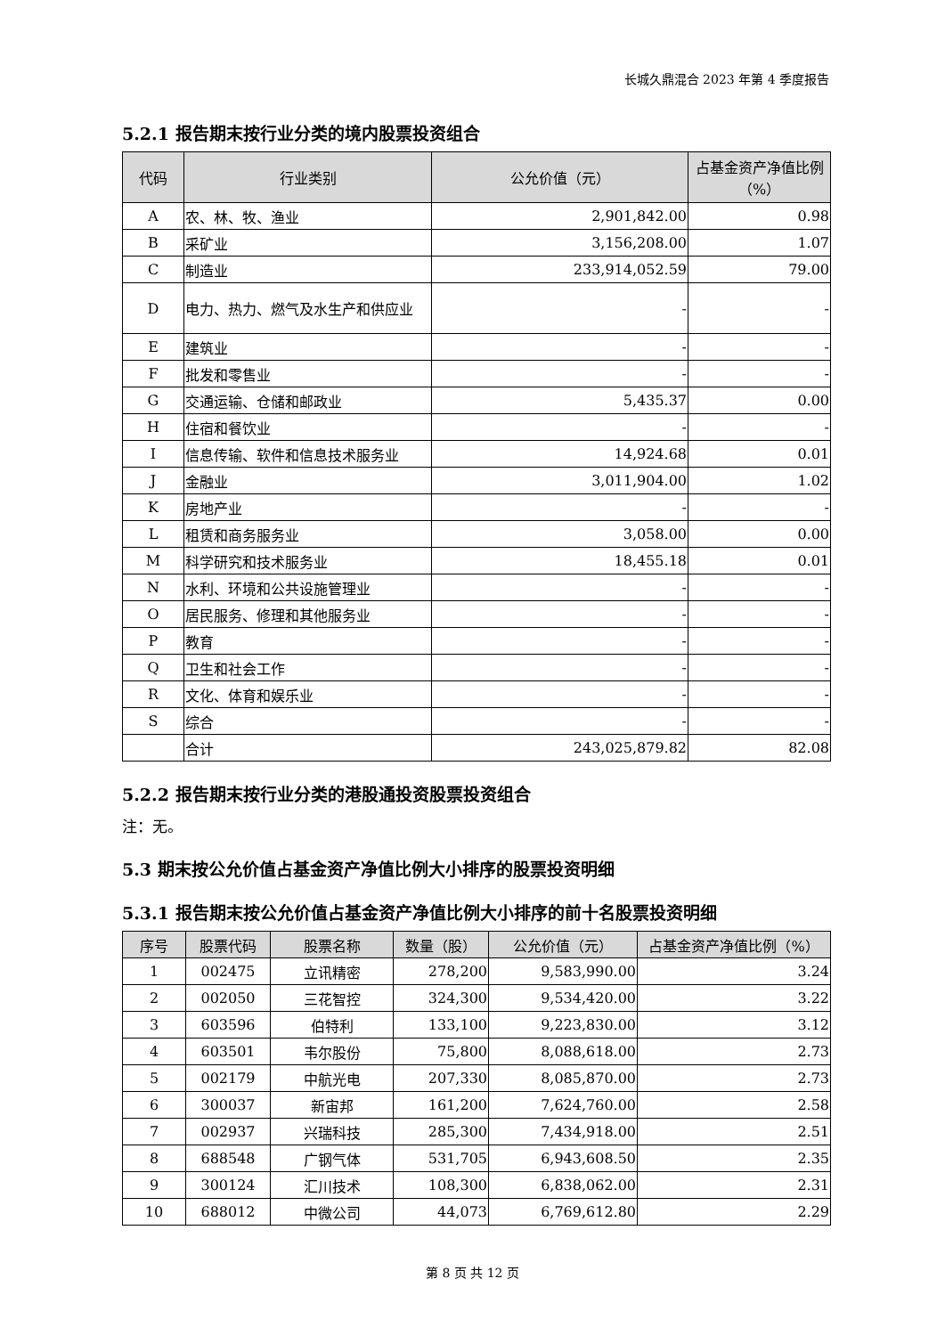长城久鼎混合 2023 年第 4 季度报告
5.2.1 报告期末按行业分类的境内股票投资组合
| 代码 | 行业类别 | 公允价值（元） | 占基金资产净值比例（%） |
| --- | --- | --- | --- |
| A | 农、林、牧、渔业 | 2,901,842.00 | 0.98 |
| B | 采矿业 | 3,156,208.00 | 1.07 |
| C | 制造业 | 233,914,052.59 | 79.00 |
| D | 电力、热力、燃气及水生产和供应业 | - | - |
| E | 建筑业 | - | - |
| F | 批发和零售业 | - | - |
| G | 交通运输、仓储和邮政业 | 5,435.37 | 0.00 |
| H | 住宿和餐饮业 | - | - |
| I | 信息传输、软件和信息技术服务业 | 14,924.68 | 0.01 |
| J | 金融业 | 3,011,904.00 | 1.02 |
| K | 房地产业 | - | - |
| L | 租赁和商务服务业 | 3,058.00 | 0.00 |
| M | 科学研究和技术服务业 | 18,455.18 | 0.01 |
| N | 水利、环境和公共设施管理业 | - | - |
| O | 居民服务、修理和其他服务业 | - | - |
| P | 教育 | - | - |
| Q | 卫生和社会工作 | - | - |
| R | 文化、体育和娱乐业 | - | - |
| S | 综合 | - | - |
| | 合计 | 243,025,879.82 | 82.08 |
5.2.2 报告期末按行业分类的港股通投资股票投资组合
注：无。
5.3 期末按公允价值占基金资产净值比例大小排序的股票投资明细
5.3.1 报告期末按公允价值占基金资产净值比例大小排序的前十名股票投资明细
| 序号 | 股票代码 | 股票名称 | 数量（股） | 公允价值（元） | 占基金资产净值比例（%） |
| --- | --- | --- | --- | --- | --- |
| 1 | 002475 | 立讯精密 | 278,200 | 9,583,990.00 | 3.24 |
| 2 | 002050 | 三花智控 | 324,300 | 9,534,420.00 | 3.22 |
| 3 | 603596 | 伯特利 | 133,100 | 9,223,830.00 | 3.12 |
| 4 | 603501 | 韦尔股份 | 75,800 | 8,088,618.00 | 2.73 |
| 5 | 002179 | 中航光电 | 207,330 | 8,085,870.00 | 2.73 |
| 6 | 300037 | 新宙邦 | 161,200 | 7,624,760.00 | 2.58 |
| 7 | 002937 | 兴瑞科技 | 285,300 | 7,434,918.00 | 2.51 |
| 8 | 688548 | 广钢气体 | 531,705 | 6,943,608.50 | 2.35 |
| 9 | 300124 | 汇川技术 | 108,300 | 6,838,062.00 | 2.31 |
| 10 | 688012 | 中微公司 | 44,073 | 6,769,612.80 | 2.29 |
第 8 页 共 12 页